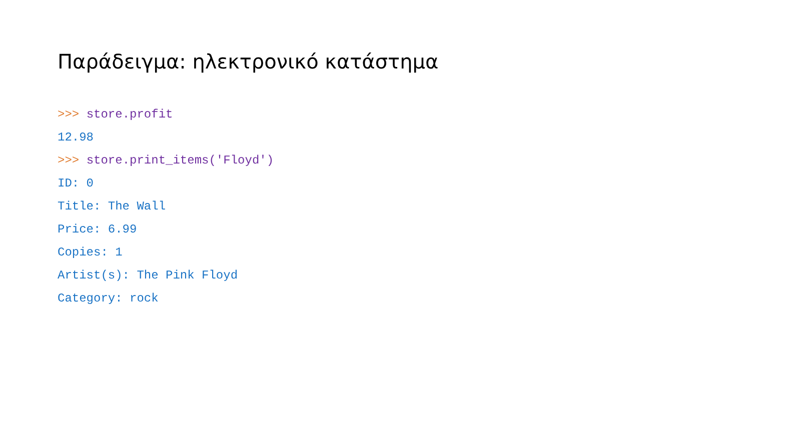Παράδειγμα: ηλεκτρονικό κατάστημα
>>> store.profit
12.98
>>> store.print_items('Floyd')
ID: 0
Title: The Wall
Price: 6.99
Copies: 1
Artist(s): The Pink Floyd
Category: rock